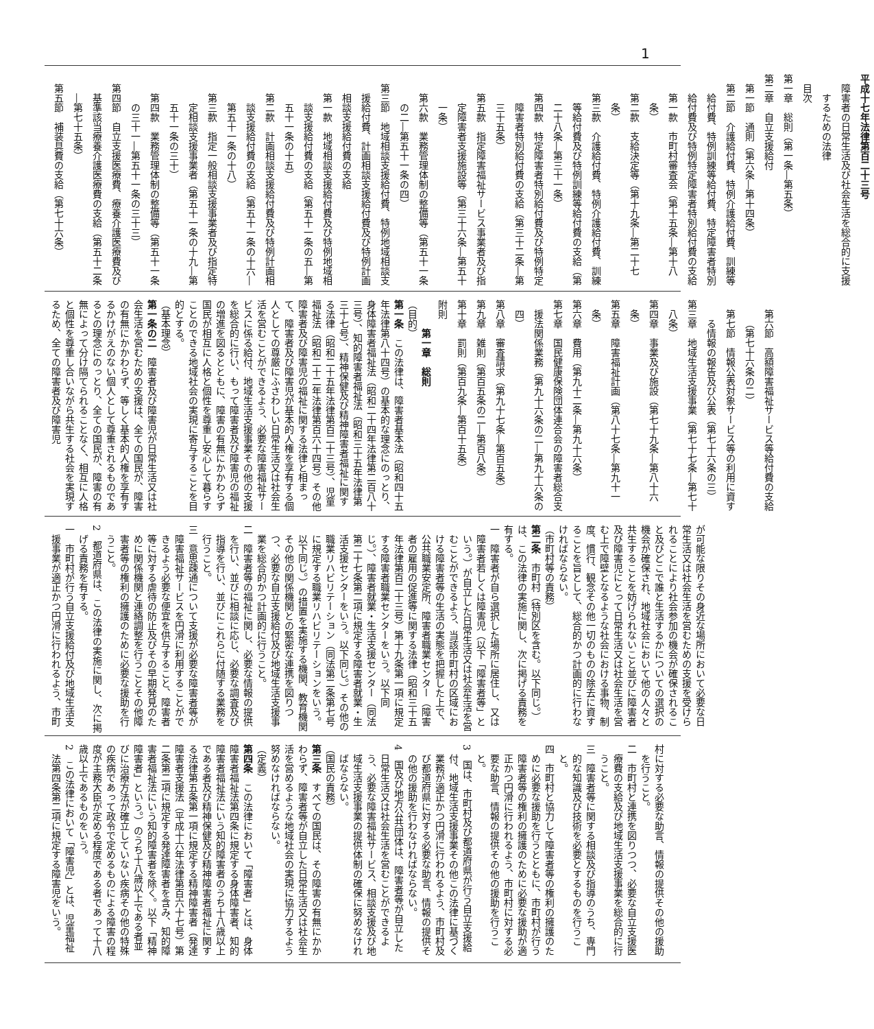1
平成十七年法律第百二十三号
障害者の日常生活及び社会生活を総合的に支援するための法律
目次
第一章　総則（第一条―第五条）
第二章　自立支援給付
第一節　通則（第六条―第十四条）
第二節　介護給付費、特例介護給付費、訓練等給付費、特例訓練等給付費、特定障害者特別給付費及び特例特定障害者特別給付費の支給
第一款　市町村審査会（第十五条―第十八条）
第二款　支給決定等（第十九条―第二十七条）
第三款　介護給付費、特例介護給付費、訓練等給付費及び特例訓練等給付費の支給（第二十八条―第三十一条）
第四款　特定障害者特別給付費及び特例特定障害者特別給付費の支給（第三十二条―第三十五条）
第五款　指定障害福祉サービス事業者及び指定障害者支援施設等（第三十六条―第五十一条）
第六款　業務管理体制の整備等（第五十一条の二―第五十一条の四）
第三節　地域相談支援給付費、特例地域相談支援給付費、計画相談支援給付費及び特例計画相談支援給付費の支給
第一款　地域相談支援給付費及び特例地域相談支援給付費の支給（第五十一条の五―第五十一条の十五）
第二款　計画相談支援給付費及び特例計画相談支援給付費の支給（第五十一条の十六―第五十一条の十八）
第三款　指定一般相談支援事業者及び指定特定相談支援事業者（第五十一条の十九―第五十一条の三十）
第四款　業務管理体制の整備等（第五十一条の三十一―第五十一条の三十三）
第四節　自立支援医療費、療養介護医療費及び基準該当療養介護医療費の支給（第五十二条―第七十五条）
第五節　補装具費の支給（第七十六条）
第六節　高額障害福祉サービス等給付費の支給（第七十六条の二）
第七節　情報公表対象サービス等の利用に資する情報の報告及び公表（第七十六条の三）
第三章　地域生活支援事業（第七十七条―第七十八条）
第四章　事業及び施設（第七十九条―第八十六条）
第五章　障害福祉計画（第八十七条―第九十一条）
第六章　費用（第九十二条―第九十六条）
第七章　国民健康保険団体連合会の障害者総合支援法関係業務（第九十六条の二―第九十六条の四）
第八章　審査請求（第九十七条―第百五条）
第九章　雑則（第百五条の二―第百八条）
第十章　罰則（第百九条―第百十五条）
附則
第一章　総則
（目的）
第一条　この法律は、障害者基本法（昭和四十五年法律第八十四号）の基本的な理念にのっとり、身体障害者福祉法（昭和二十四年法律第二百八十三号）、知的障害者福祉法（昭和三十五年法律第三十七号）、精神保健及び精神障害者福祉に関する法律（昭和二十五年法律第百二十三号）、児童福祉法（昭和二十二年法律第百六十四号）その他障害者及び障害児の福祉に関する法律と相まって、障害者及び障害児が基本的人権を享有する個人としての尊厳にふさわしい日常生活又は社会生活を営むことができるよう、必要な障害福祉サービスに係る給付、地域生活支援事業その他の支援を総合的に行い、もって障害者及び障害児の福祉の増進を図るとともに、障害の有無にかかわらず国民が相互に人格と個性を尊重し安心して暮らすことのできる地域社会の実現に寄与することを目的とする。
（基本理念）
第一条の二　障害者及び障害児が日常生活又は社会生活を営むための支援は、全ての国民が、障害の有無にかかわらず、等しく基本的人権を享有するかけがえのない個人として尊重されるものであるとの理念にのっとり、全ての国民が、障害の有無によって分け隔てられることなく、相互に人格と個性を尊重し合いながら共生する社会を実現するため、全ての障害者及び障害児
が可能な限りその身近な場所において必要な日常生活又は社会生活を営むための支援を受けられることにより社会参加の機会が確保されること及びどこで誰と生活するかについての選択の機会が確保され、地域社会において他の人々と共生することを妨げられないこと並びに障害者及び障害児にとって日常生活又は社会生活を営む上で障壁となるような社会における事物、制度、慣行、観念その他一切のものの除去に資することを旨として、総合的かつ計画的に行わなければならない。
（市町村等の責務）
第二条　市町村（特別区を含む。以下同じ。）は、この法律の実施に関し、次に掲げる責務を有する。
一　障害者が自ら選択した場所に居住し、又は障害者若しくは障害児（以下「障害者等」という。）が自立した日常生活又は社会生活を営むことができるよう、当該市町村の区域における障害者等の生活の実態を把握した上で、公共職業安定所、障害者職業センター（障害者の雇用の促進等に関する法律（昭和三十五年法律第百二十三号）第十九条第一項に規定する障害者職業センターをいう。以下同じ。）、障害者就業・生活支援センター（同法第二十七条第二項に規定する障害者就業・生活支援センターをいう。以下同じ。）その他の職業リハビリテーション（同法第二条第七号に規定する職業リハビリテーションをいう。以下同じ。）の措置を実施する機関、教育機関その他の関係機関との緊密な連携を図りつつ、必要な自立支援給付及び地域生活支援事業を総合的かつ計画的に行うこと。
二　障害者等の福祉に関し、必要な情報の提供を行い、並びに相談に応じ、必要な調査及び指導を行い、並びにこれらに付随する業務を行うこと。
三　意思疎通について支援が必要な障害者等が障害福祉サービスを円滑に利用することができるよう必要な便宜を供与すること、障害者等に対する虐待の防止及びその早期発見のために関係機関と連絡調整を行うことその他障害者等の権利の擁護のために必要な援助を行うこと。
2　都道府県は、この法律の実施に関し、次に掲げる責務を有する。
一　市町村が行う自立支援給付及び地域生活支援事業が適正かつ円滑に行われるよう、市町
村に対する必要な助言、情報の提供その他の援助を行うこと。
二　市町村と連携を図りつつ、必要な自立支援医療費の支給及び地域生活支援事業を総合的に行うこと。
三　障害者等に関する相談及び指導のうち、専門的な知識及び技術を必要とするものを行うこと。
四　市町村と協力して障害者等の権利の擁護のために必要な援助を行うとともに、市町村が行う障害者等の権利の擁護のために必要な援助が適正かつ円滑に行われるよう、市町村に対する必要な助言、情報の提供その他の援助を行うこと。
3　国は、市町村及び都道府県が行う自立支援給付、地域生活支援事業その他この法律に基づく業務が適正かつ円滑に行われるよう、市町村及び都道府県に対する必要な助言、情報の提供その他の援助を行わなければならない。
4　国及び地方公共団体は、障害者等が自立した日常生活又は社会生活を営むことができるよう、必要な障害福祉サービス、相談支援及び地域生活支援事業の提供体制の確保に努めなければならない。
（国民の責務）
第三条　すべての国民は、その障害の有無にかかわらず、障害者等が自立した日常生活又は社会生活を営めるような地域社会の実現に協力するよう努めなければならない。
（定義）
第四条　この法律において「障害者」とは、身体障害者福祉法第四条に規定する身体障害者、知的障害者福祉法にいう知的障害者のうち十八歳以上である者及び精神保健及び精神障害者福祉に関する法律第五条第一項に規定する精神障害者（発達障害者支援法（平成十六年法律第百六十七号）第二条第二項に規定する発達障害者を含み、知的障害者福祉法にいう知的障害者を除く。以下「精神障害者」という。）のうち十八歳以上である者並びに治療方法が確立していない疾病その他の特殊の疾病であって政令で定めるものによる障害の程度が主務大臣が定める程度である者であって十八歳以上であるものをいう。
2　この法律において「障害児」とは、児童福祉法第四条第二項に規定する障害児をいう。